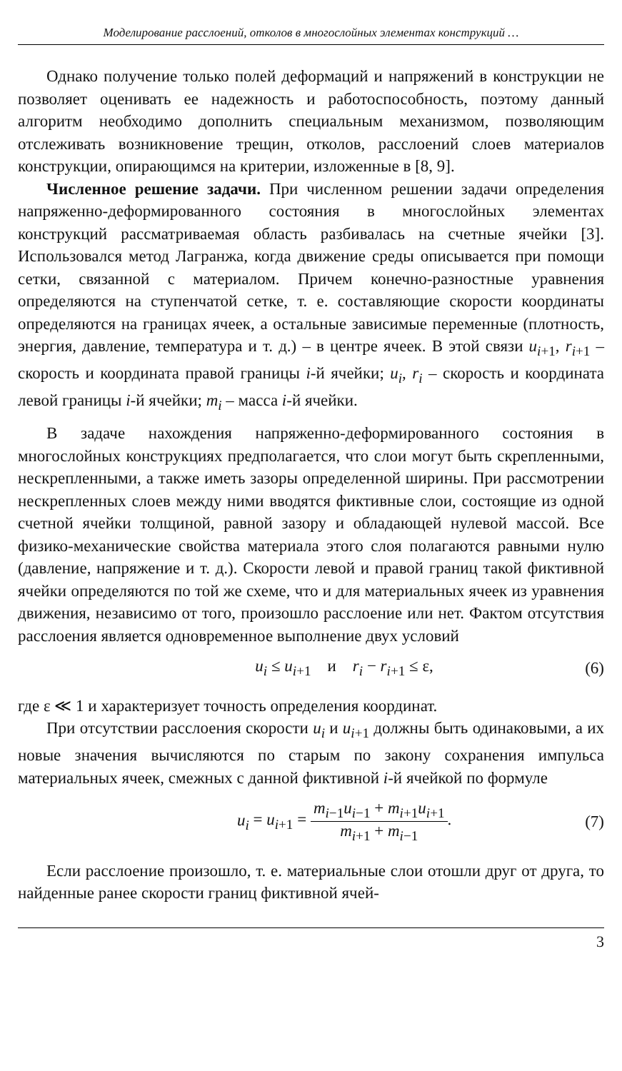Моделирование расслоений, отколов в многослойных элементах конструкций …
Однако получение только полей деформаций и напряжений в конструкции не позволяет оценивать ее надежность и работоспособность, поэтому данный алгоритм необходимо дополнить специальным механизмом, позволяющим отслеживать возникновение трещин, отколов, расслоений слоев материалов конструкции, опирающимся на критерии, изложенные в [8, 9].
Численное решение задачи. При численном решении задачи определения напряженно-деформированного состояния в многослойных элементах конструкций рассматриваемая область разбивалась на счетные ячейки [3]. Использовался метод Лагранжа, когда движение среды описывается при помощи сетки, связанной с материалом. Причем конечно-разностные уравнения определяются на ступенчатой сетке, т. е. составляющие скорости координаты определяются на границах ячеек, а остальные зависимые переменные (плотность, энергия, давление, температура и т. д.) – в центре ячеек. В этой связи u<sub>i+1</sub>, r<sub>i+1</sub> – скорость и координата правой границы i-й ячейки; u<sub>i</sub>, r<sub>i</sub> – скорость и координата левой границы i-й ячейки; m<sub>i</sub> – масса i-й ячейки.
В задаче нахождения напряженно-деформированного состояния в многослойных конструкциях предполагается, что слои могут быть скрепленными, нескрепленными, а также иметь зазоры определенной ширины. При рассмотрении нескрепленных слоев между ними вводятся фиктивные слои, состоящие из одной счетной ячейки толщиной, равной зазору и обладающей нулевой массой. Все физико-механические свойства материала этого слоя полагаются равными нулю (давление, напряжение и т. д.). Скорости левой и правой границ такой фиктивной ячейки определяются по той же схеме, что и для материальных ячеек из уравнения движения, независимо от того, произошло расслоение или нет. Фактом отсутствия расслоения является одновременное выполнение двух условий
u<sub>i</sub> ≤ u<sub>i+1</sub> и r<sub>i</sub> − r<sub>i+1</sub> ≤ ε, (6)
где ε ≪ 1 и характеризует точность определения координат.
При отсутствии расслоения скорости u<sub>i</sub> и u<sub>i+1</sub> должны быть одинаковыми, а их новые значения вычисляются по старым по закону сохранения импульса материальных ячеек, смежных с данной фиктивной i-й ячейкой по формуле
u<sub>i</sub> = u<sub>i+1</sub> = m<sub>i−1</sub>u<sub>i−1</sub> + m<sub>i+1</sub>u<sub>i+1</sub> m<sub>i+1</sub> + m<sub>i−1</sub>. (7)
Если расслоение произошло, т. е. материальные слои отошли друг от друга, то найденные ранее скорости границ фиктивной ячей-
3